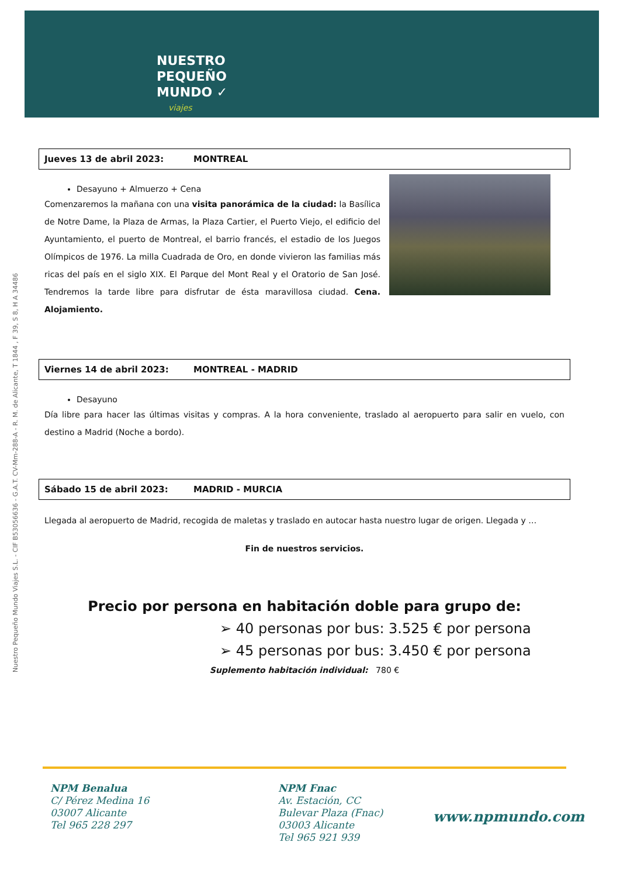NUESTRO
PEQUEÑO
MUNDO ✓
viajes
Nuestro Pequeño Mundo Viajes S.L. - CIF B53056636 - G.A.T. CV-Mm-288-A - R. M. de Alicante, T 1844 , F 39, S 8, H A 34486
Jueves 13 de abril 2023: MONTREAL
Desayuno + Almuerzo + Cena
Comenzaremos la mañana con una visita panorámica de la ciudad: la Basílica de Notre Dame, la Plaza de Armas, la Plaza Cartier, el Puerto Viejo, el edificio del Ayuntamiento, el puerto de Montreal, el barrio francés, el estadio de los Juegos Olímpicos de 1976. La milla Cuadrada de Oro, en donde vivieron las familias más ricas del país en el siglo XIX. El Parque del Mont Real y el Oratorio de San José. Tendremos la tarde libre para disfrutar de ésta maravillosa ciudad. Cena. Alojamiento.
Viernes 14 de abril 2023: MONTREAL - MADRID
Desayuno
Día libre para hacer las últimas visitas y compras. A la hora conveniente, traslado al aeropuerto para salir en vuelo, con destino a Madrid (Noche a bordo).
Sábado 15 de abril 2023: MADRID - MURCIA
Llegada al aeropuerto de Madrid, recogida de maletas y traslado en autocar hasta nuestro lugar de origen. Llegada y …
Fin de nuestros servicios.
Precio por persona en habitación doble para grupo de:
➢ 40 personas por bus: 3.525 € por persona
➢ 45 personas por bus: 3.450 € por persona
Suplemento habitación individual: 780 €
NPM Benalua
C/ Pérez Medina 16
03007 Alicante
Tel 965 228 297
NPM Fnac
Av. Estación, CC
Bulevar Plaza (Fnac)
03003 Alicante
Tel 965 921 939
www.npmundo.com